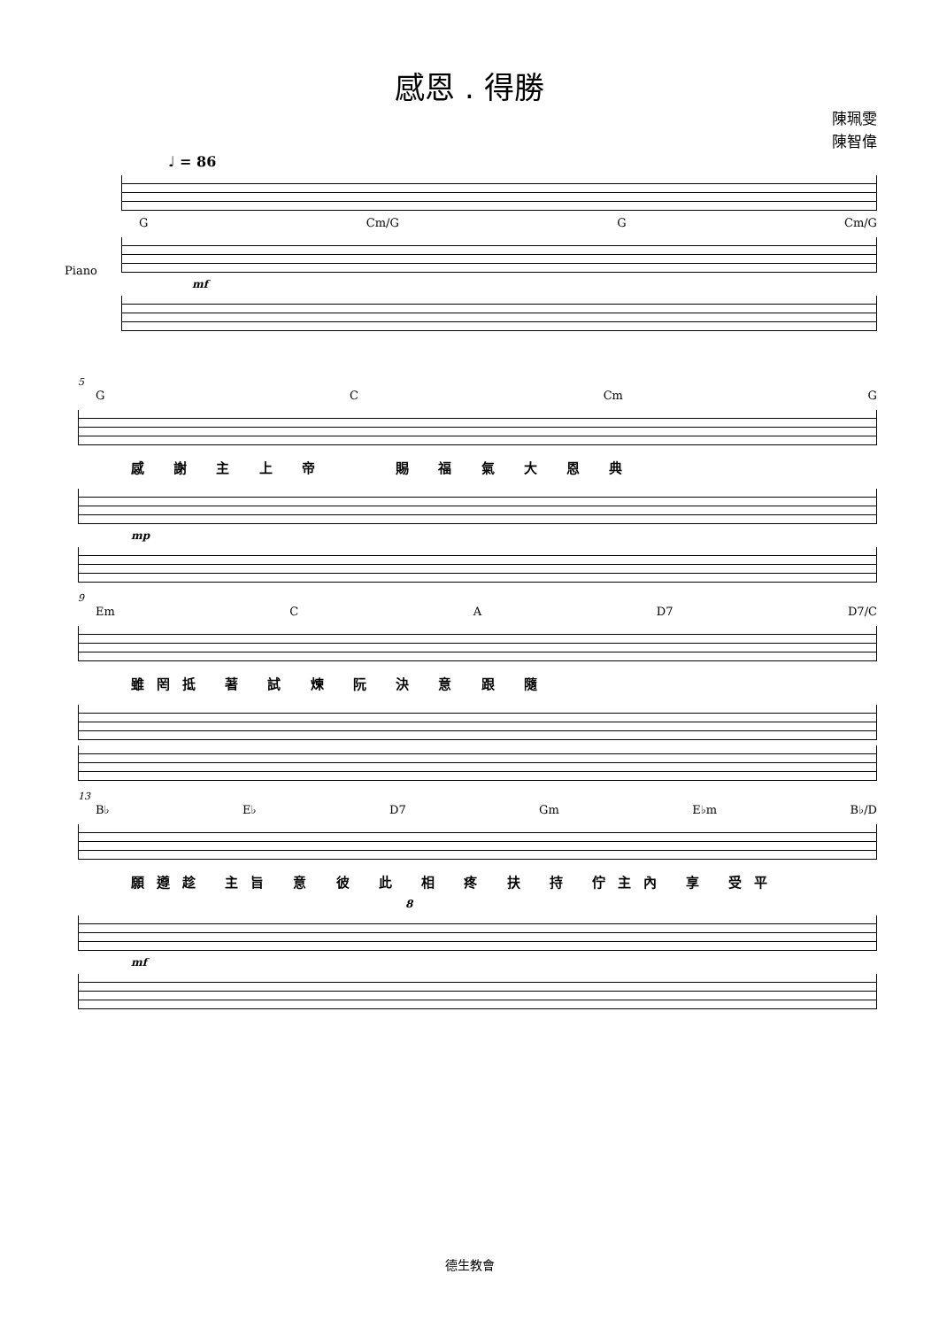感恩 . 得勝
陳珮雯
陳智偉
♩ = 86
G Cm/G G Cm/G
Piano
mf
5
G C Cm G
感 謝 主 上 帝 　　賜 福 氣 大 恩 典
mp
9
Em C A D7 D7/C
雖罔抵 著 試 煉 阮 決 意 跟 隨
13
B♭ E♭ D7 Gm E♭m B♭/D
願遵趁 主旨 意 彼 此 相 疼 扶 持 佇主內 享 受平
8
mf
德生教會